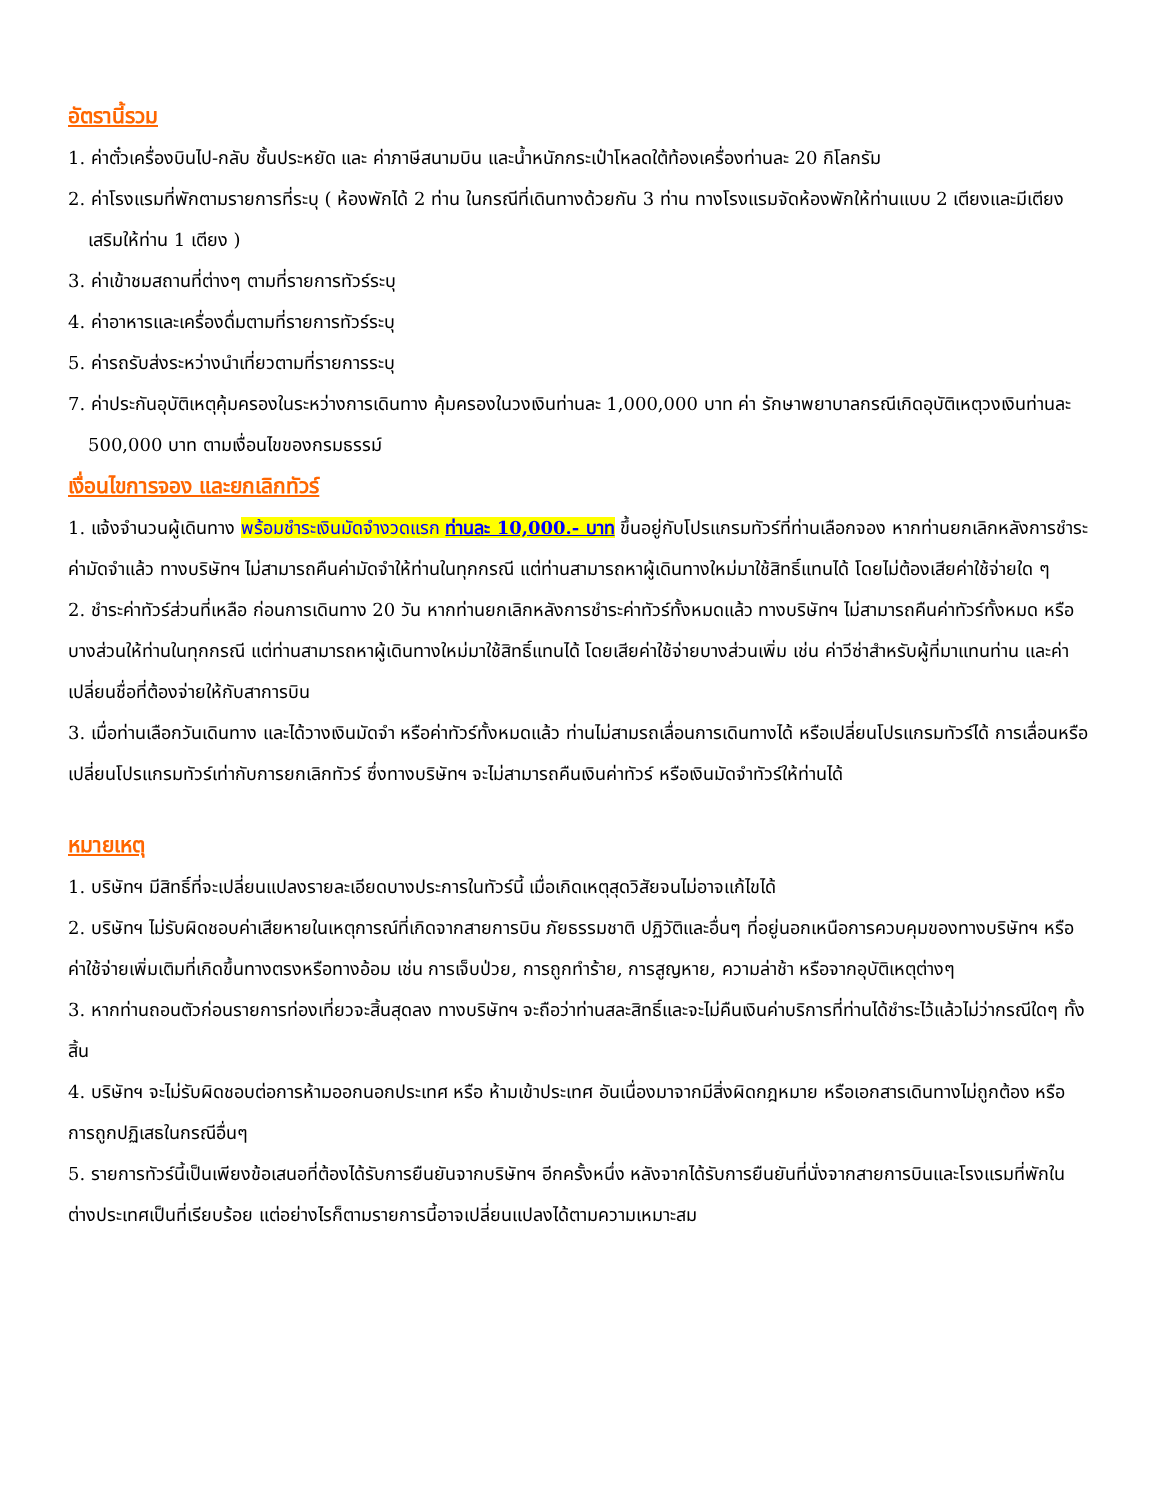อัตรานี้รวม
1. ค่าตั๋วเครื่องบินไป-กลับ ชั้นประหยัด และ ค่าภาษีสนามบิน และน้ำหนักกระเป๋าโหลดใต้ท้องเครื่องท่านละ 20 กิโลกรัม
2. ค่าโรงแรมที่พักตามรายการที่ระบุ ( ห้องพักได้ 2 ท่าน ในกรณีที่เดินทางด้วยกัน 3 ท่าน ทางโรงแรมจัดห้องพักให้ท่านแบบ 2 เตียงและมีเตียงเสริมให้ท่าน 1 เตียง )
3. ค่าเข้าชมสถานที่ต่างๆ ตามที่รายการทัวร์ระบุ
4. ค่าอาหารและเครื่องดื่มตามที่รายการทัวร์ระบุ
5. ค่ารถรับส่งระหว่างนำเที่ยวตามที่รายการระบุ
7. ค่าประกันอุบัติเหตุคุ้มครองในระหว่างการเดินทาง คุ้มครองในวงเงินท่านละ 1,000,000 บาท ค่า รักษาพยาบาลกรณีเกิดอุบัติเหตุวงเงินท่านละ 500,000 บาท ตามเงื่อนไขของกรมธรรม์
เงื่อนไขการจอง และยกเลิกทัวร์
1. แจ้งจำนวนผู้เดินทาง พร้อมชำระเงินมัดจำงวดแรก ท่านละ 10,000.- บาท ขึ้นอยู่กับโปรแกรมทัวร์ที่ท่านเลือกจอง หากท่านยกเลิกหลังการชำระค่ามัดจำแล้ว ทางบริษัทฯ ไม่สามารถคืนค่ามัดจำให้ท่านในทุกกรณี แต่ท่านสามารถหาผู้เดินทางใหม่มาใช้สิทธิ์แทนได้ โดยไม่ต้องเสียค่าใช้จ่ายใด ๆ
2. ชำระค่าทัวร์ส่วนที่เหลือ ก่อนการเดินทาง 20 วัน หากท่านยกเลิกหลังการชำระค่าทัวร์ทั้งหมดแล้ว ทางบริษัทฯ ไม่สามารถคืนค่าทัวร์ทั้งหมด หรือบางส่วนให้ท่านในทุกกรณี แต่ท่านสามารถหาผู้เดินทางใหม่มาใช้สิทธิ์แทนได้ โดยเสียค่าใช้จ่ายบางส่วนเพิ่ม เช่น ค่าวีซ่าสำหรับผู้ที่มาแทนท่าน และค่าเปลี่ยนชื่อที่ต้องจ่ายให้กับสาการบิน
3. เมื่อท่านเลือกวันเดินทาง และได้วางเงินมัดจำ หรือค่าทัวร์ทั้งหมดแล้ว ท่านไม่สามรถเลื่อนการเดินทางได้ หรือเปลี่ยนโปรแกรมทัวร์ได้ การเลื่อนหรือเปลี่ยนโปรแกรมทัวร์เท่ากับการยกเลิกทัวร์ ซึ่งทางบริษัทฯ จะไม่สามารถคืนเงินค่าทัวร์ หรือเงินมัดจำทัวร์ให้ท่านได้
หมายเหตุ
1. บริษัทฯ มีสิทธิ์ที่จะเปลี่ยนแปลงรายละเอียดบางประการในทัวร์นี้ เมื่อเกิดเหตุสุดวิสัยจนไม่อาจแก้ไขได้
2. บริษัทฯ ไม่รับผิดชอบค่าเสียหายในเหตุการณ์ที่เกิดจากสายการบิน ภัยธรรมชาติ ปฏิวัติและอื่นๆ ที่อยู่นอกเหนือการควบคุมของทางบริษัทฯ หรือค่าใช้จ่ายเพิ่มเติมที่เกิดขึ้นทางตรงหรือทางอ้อม เช่น การเจ็บป่วย, การถูกทำร้าย, การสูญหาย, ความล่าช้า หรือจากอุบัติเหตุต่างๆ
3. หากท่านถอนตัวก่อนรายการท่องเที่ยวจะสิ้นสุดลง ทางบริษัทฯ จะถือว่าท่านสละสิทธิ์และจะไม่คืนเงินค่าบริการที่ท่านได้ชำระไว้แล้วไม่ว่ากรณีใดๆ ทั้งสิ้น
4. บริษัทฯ จะไม่รับผิดชอบต่อการห้ามออกนอกประเทศ หรือ ห้ามเข้าประเทศ อันเนื่องมาจากมีสิ่งผิดกฎหมาย หรือเอกสารเดินทางไม่ถูกต้อง หรือ การถูกปฏิเสธในกรณีอื่นๆ
5. รายการทัวร์นี้เป็นเพียงข้อเสนอที่ต้องได้รับการยืนยันจากบริษัทฯ อีกครั้งหนึ่ง หลังจากได้รับการยืนยันที่นั่งจากสายการบินและโรงแรมที่พักในต่างประเทศเป็นที่เรียบร้อย แต่อย่างไรก็ตามรายการนี้อาจเปลี่ยนแปลงได้ตามความเหมาะสม